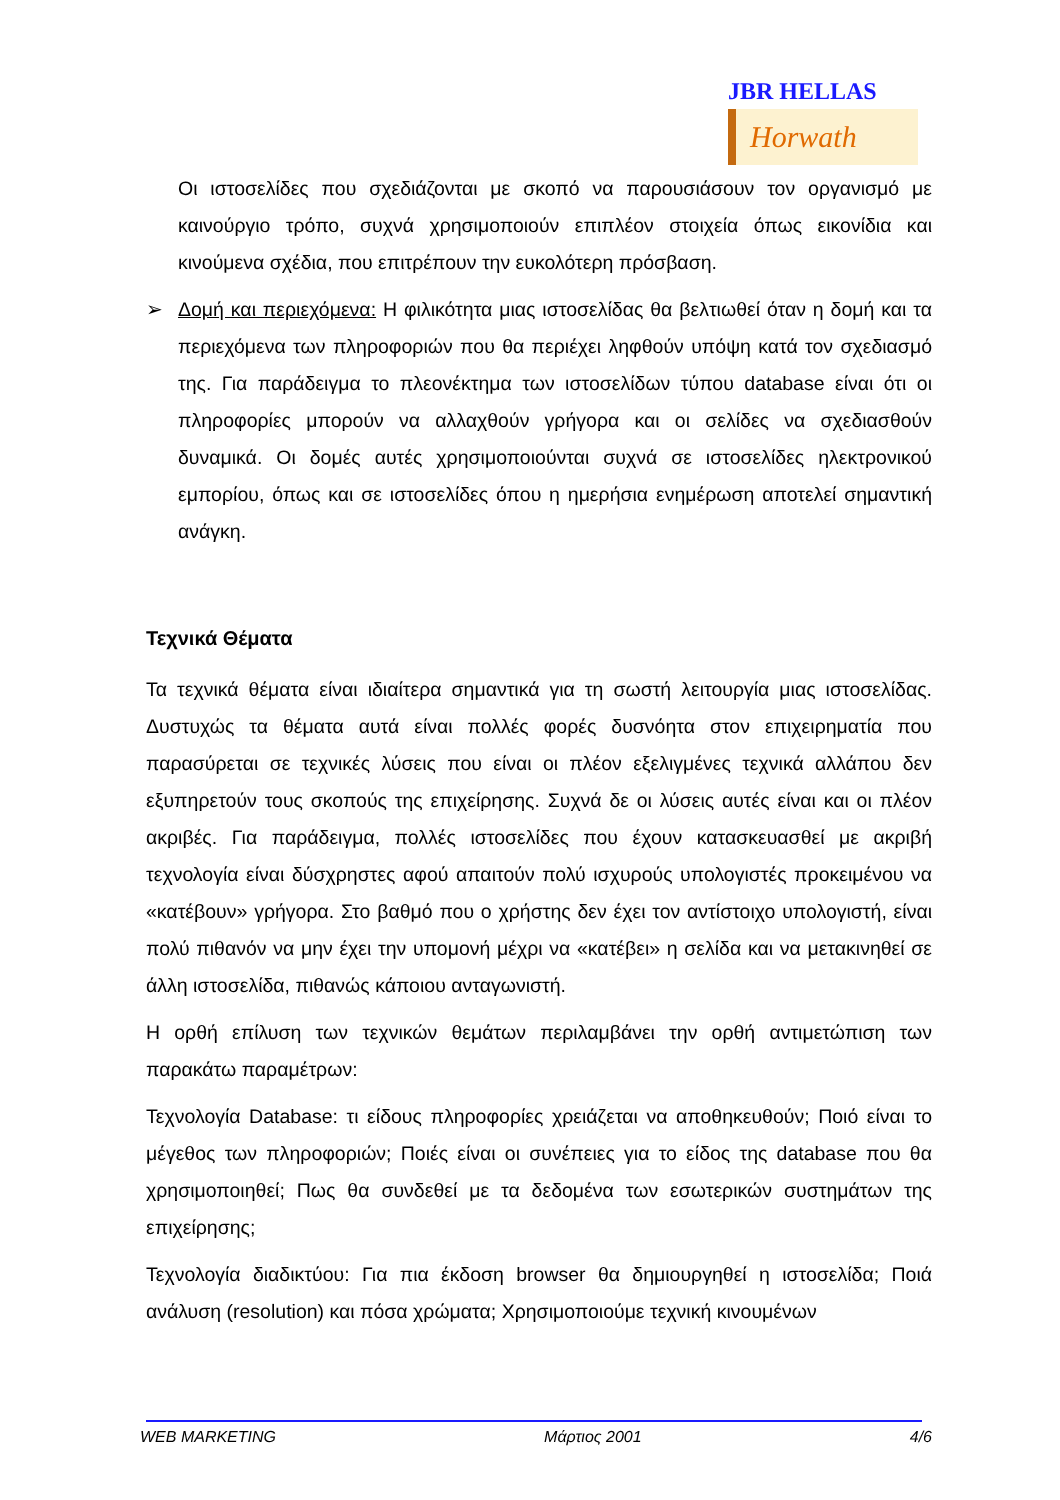JBR HELLAS
Horwath
Οι ιστοσελίδες που σχεδιάζονται με σκοπό να παρουσιάσουν τον οργανισμό με καινούργιο τρόπο, συχνά χρησιμοποιούν επιπλέον στοιχεία όπως εικονίδια και κινούμενα σχέδια, που επιτρέπουν την ευκολότερη πρόσβαση.
➢ Δομή και περιεχόμενα: Η φιλικότητα μιας ιστοσελίδας θα βελτιωθεί όταν η δομή και τα περιεχόμενα των πληροφοριών που θα περιέχει ληφθούν υπόψη κατά τον σχεδιασμό της. Για παράδειγμα το πλεονέκτημα των ιστοσελίδων τύπου database είναι ότι οι πληροφορίες μπορούν να αλλαχθούν γρήγορα και οι σελίδες να σχεδιασθούν δυναμικά. Οι δομές αυτές χρησιμοποιούνται συχνά σε ιστοσελίδες ηλεκτρονικού εμπορίου, όπως και σε ιστοσελίδες όπου η ημερήσια ενημέρωση αποτελεί σημαντική ανάγκη.
Τεχνικά Θέματα
Τα τεχνικά θέματα είναι ιδιαίτερα σημαντικά για τη σωστή λειτουργία μιας ιστοσελίδας. Δυστυχώς τα θέματα αυτά είναι πολλές φορές δυσνόητα στον επιχειρηματία που παρασύρεται σε τεχνικές λύσεις που είναι οι πλέον εξελιγμένες τεχνικά αλλάπου δεν εξυπηρετούν τους σκοπούς της επιχείρησης. Συχνά δε οι λύσεις αυτές είναι και οι πλέον ακριβές. Για παράδειγμα, πολλές ιστοσελίδες που έχουν κατασκευασθεί με ακριβή τεχνολογία είναι δύσχρηστες αφού απαιτούν πολύ ισχυρούς υπολογιστές προκειμένου να «κατέβουν» γρήγορα. Στο βαθμό που ο χρήστης δεν έχει τον αντίστοιχο υπολογιστή, είναι πολύ πιθανόν να μην έχει την υπομονή μέχρι να «κατέβει» η σελίδα και να μετακινηθεί σε άλλη ιστοσελίδα, πιθανώς κάποιου ανταγωνιστή.
Η ορθή επίλυση των τεχνικών θεμάτων περιλαμβάνει την ορθή αντιμετώπιση των παρακάτω παραμέτρων:
Τεχνολογία Database: τι είδους πληροφορίες χρειάζεται να αποθηκευθούν; Ποιό είναι το μέγεθος των πληροφοριών; Ποιές είναι οι συνέπειες για το είδος της database που θα χρησιμοποιηθεί; Πως θα συνδεθεί με τα δεδομένα των εσωτερικών συστημάτων της επιχείρησης;
Τεχνολογία διαδικτύου: Για πια έκδοση browser θα δημιουργηθεί η ιστοσελίδα; Ποιά ανάλυση (resolution) και πόσα χρώματα; Χρησιμοποιούμε τεχνική κινουμένων
WEB MARKETING Μάρτιος 2001 4/6